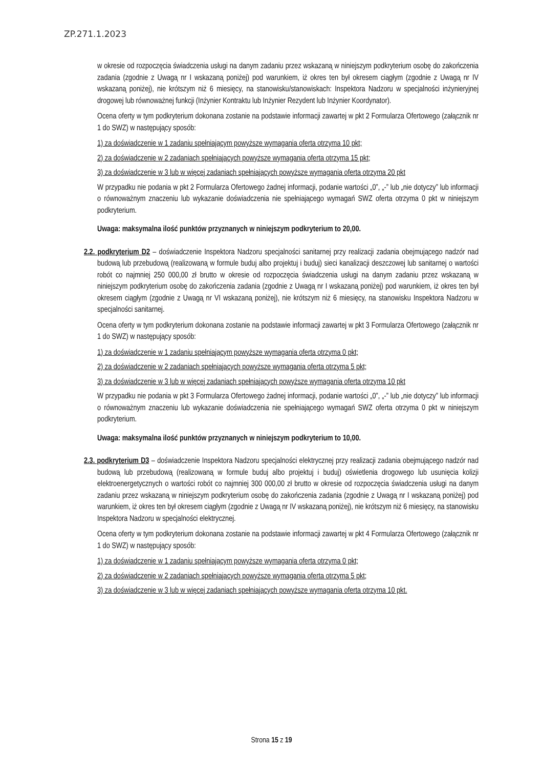ZP.271.1.2023
w okresie od rozpoczęcia świadczenia usługi na danym zadaniu przez wskazaną w niniejszym podkryterium osobę do zakończenia zadania (zgodnie z Uwagą nr I wskazaną poniżej) pod warunkiem, iż okres ten był okresem ciągłym (zgodnie z Uwagą nr IV wskazaną poniżej), nie krótszym niż 6 miesięcy, na stanowisku/stanowiskach: Inspektora Nadzoru w specjalności inżynieryjnej drogowej lub równoważnej funkcji (Inżynier Kontraktu lub Inżynier Rezydent lub Inżynier Koordynator).
Ocena oferty w tym podkryterium dokonana zostanie na podstawie informacji zawartej w pkt 2 Formularza Ofertowego (załącznik nr 1 do SWZ) w następujący sposób:
1) za doświadczenie w 1 zadaniu spełniającym powyższe wymagania oferta otrzyma 10 pkt;
2) za doświadczenie w 2 zadaniach spełniających powyższe wymagania oferta otrzyma 15 pkt;
3) za doświadczenie w 3 lub w więcej zadaniach spełniających powyższe wymagania oferta otrzyma 20 pkt
W przypadku nie podania w pkt 2 Formularza Ofertowego żadnej informacji, podanie wartości „0”, „-” lub „nie dotyczy” lub informacji o równoważnym znaczeniu lub wykazanie doświadczenia nie spełniającego wymagań SWZ oferta otrzyma 0 pkt w niniejszym podkryterium.
Uwaga: maksymalna ilość punktów przyznanych w niniejszym podkryterium to 20,00.
2.2. podkryterium D2 – doświadczenie Inspektora Nadzoru specjalności sanitarnej przy realizacji zadania obejmującego nadzór nad budową lub przebudową (realizowaną w formule buduj albo projektuj i buduj) sieci kanalizacji deszczowej lub sanitarnej o wartości robót co najmniej 250 000,00 zł brutto w okresie od rozpoczęcia świadczenia usługi na danym zadaniu przez wskazaną w niniejszym podkryterium osobę do zakończenia zadania (zgodnie z Uwagą nr I wskazaną poniżej) pod warunkiem, iż okres ten był okresem ciągłym (zgodnie z Uwagą nr VI wskazaną poniżej), nie krótszym niż 6 miesięcy, na stanowisku Inspektora Nadzoru w specjalności sanitarnej.
Ocena oferty w tym podkryterium dokonana zostanie na podstawie informacji zawartej w pkt 3 Formularza Ofertowego (załącznik nr 1 do SWZ) w następujący sposób:
1) za doświadczenie w 1 zadaniu spełniającym powyższe wymagania oferta otrzyma 0 pkt;
2) za doświadczenie w 2 zadaniach spełniających powyższe wymagania oferta otrzyma 5 pkt;
3) za doświadczenie w 3 lub w więcej zadaniach spełniających powyższe wymagania oferta otrzyma 10 pkt
W przypadku nie podania w pkt 3 Formularza Ofertowego żadnej informacji, podanie wartości „0”, „-” lub „nie dotyczy” lub informacji o równoważnym znaczeniu lub wykazanie doświadczenia nie spełniającego wymagań SWZ oferta otrzyma 0 pkt w niniejszym podkryterium.
Uwaga: maksymalna ilość punktów przyznanych w niniejszym podkryterium to 10,00.
2.3. podkryterium D3 – doświadczenie Inspektora Nadzoru specjalności elektrycznej przy realizacji zadania obejmującego nadzór nad budową lub przebudową (realizowaną w formule buduj albo projektuj i buduj) oświetlenia drogowego lub usunięcia kolizji elektroenergetycznych o wartości robót co najmniej 300 000,00 zł brutto w okresie od rozpoczęcia świadczenia usługi na danym zadaniu przez wskazaną w niniejszym podkryterium osobę do zakończenia zadania (zgodnie z Uwagą nr I wskazaną poniżej) pod warunkiem, iż okres ten był okresem ciągłym (zgodnie z Uwagą nr IV wskazaną poniżej), nie krótszym niż 6 miesięcy, na stanowisku Inspektora Nadzoru w specjalności elektrycznej.
Ocena oferty w tym podkryterium dokonana zostanie na podstawie informacji zawartej w pkt 4 Formularza Ofertowego (załącznik nr 1 do SWZ) w następujący sposób:
1) za doświadczenie w 1 zadaniu spełniającym powyższe wymagania oferta otrzyma 0 pkt;
2) za doświadczenie w 2 zadaniach spełniających powyższe wymagania oferta otrzyma 5 pkt;
3) za doświadczenie w 3 lub w więcej zadaniach spełniających powyższe wymagania oferta otrzyma 10 pkt.
Strona 15 z 19